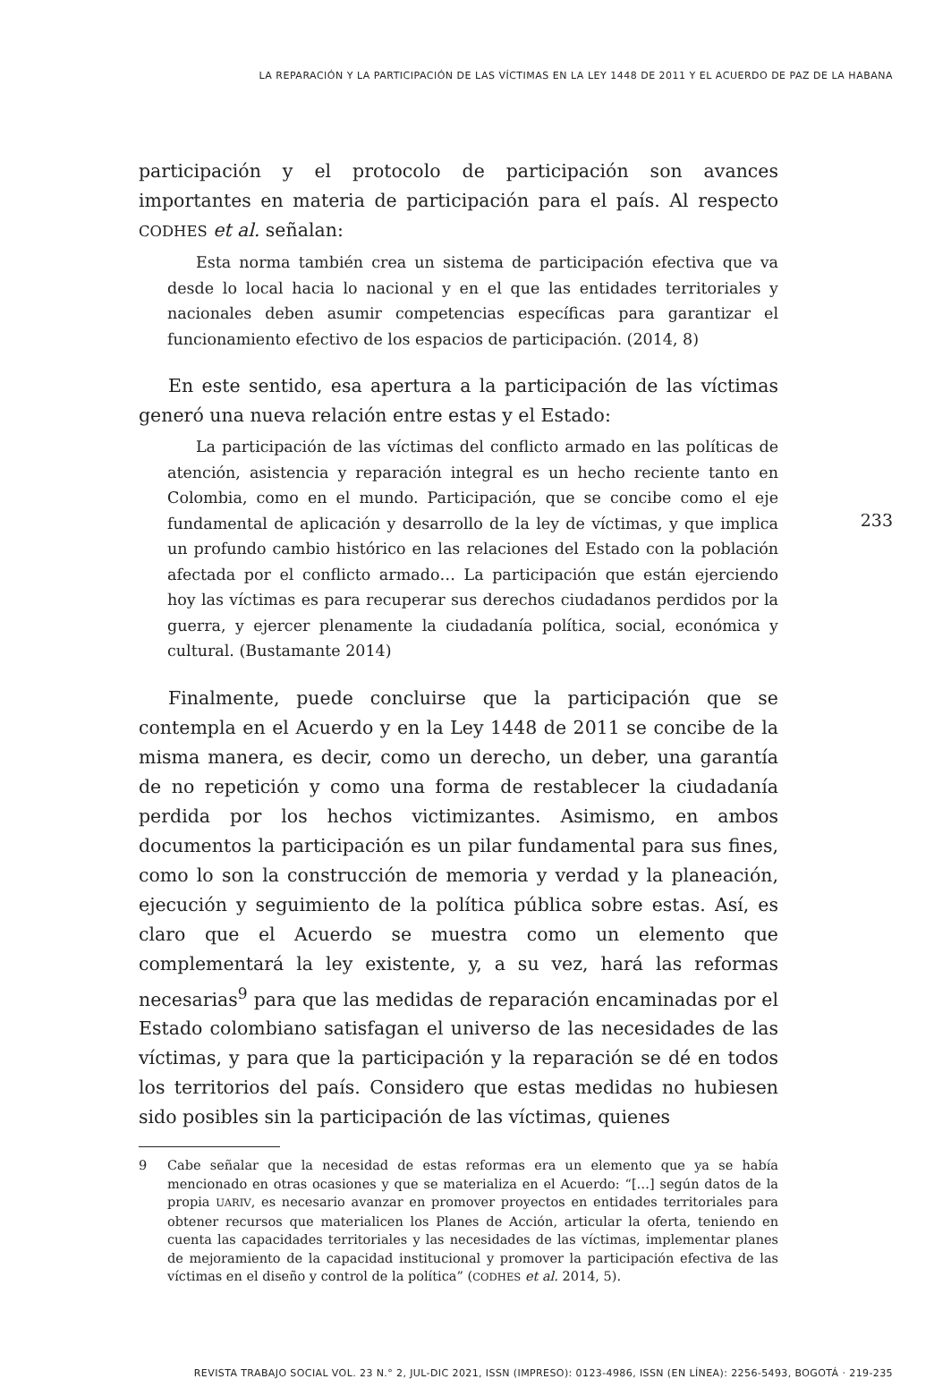LA REPARACIÓN Y LA PARTICIPACIÓN DE LAS VÍCTIMAS EN LA LEY 1448 DE 2011 Y EL ACUERDO DE PAZ DE LA HABANA
233
participación y el protocolo de participación son avances importantes en materia de participación para el país. Al respecto CODHES et al. señalan:
Esta norma también crea un sistema de participación efectiva que va desde lo local hacia lo nacional y en el que las entidades territoriales y nacionales deben asumir competencias específicas para garantizar el funcionamiento efectivo de los espacios de participación. (2014, 8)
En este sentido, esa apertura a la participación de las víctimas generó una nueva relación entre estas y el Estado:
La participación de las víctimas del conflicto armado en las políticas de atención, asistencia y reparación integral es un hecho reciente tanto en Colombia, como en el mundo. Participación, que se concibe como el eje fundamental de aplicación y desarrollo de la ley de víctimas, y que implica un profundo cambio histórico en las relaciones del Estado con la población afectada por el conflicto armado… La participación que están ejerciendo hoy las víctimas es para recuperar sus derechos ciudadanos perdidos por la guerra, y ejercer plenamente la ciudadanía política, social, económica y cultural. (Bustamante 2014)
Finalmente, puede concluirse que la participación que se contempla en el Acuerdo y en la Ley 1448 de 2011 se concibe de la misma manera, es decir, como un derecho, un deber, una garantía de no repetición y como una forma de restablecer la ciudadanía perdida por los hechos victimizantes. Asimismo, en ambos documentos la participación es un pilar fundamental para sus fines, como lo son la construcción de memoria y verdad y la planeación, ejecución y seguimiento de la política pública sobre estas. Así, es claro que el Acuerdo se muestra como un elemento que complementará la ley existente, y, a su vez, hará las reformas necesarias<sup>9</sup> para que las medidas de reparación encaminadas por el Estado colombiano satisfagan el universo de las necesidades de las víctimas, y para que la participación y la reparación se dé en todos los territorios del país. Considero que estas medidas no hubiesen sido posibles sin la participación de las víctimas, quienes
9 Cabe señalar que la necesidad de estas reformas era un elemento que ya se había mencionado en otras ocasiones y que se materializa en el Acuerdo: “[…] según datos de la propia UARIV, es necesario avanzar en promover proyectos en entidades territoriales para obtener recursos que materialicen los Planes de Acción, articular la oferta, teniendo en cuenta las capacidades territoriales y las necesidades de las víctimas, implementar planes de mejoramiento de la capacidad institucional y promover la participación efectiva de las víctimas en el diseño y control de la política” (CODHES et al. 2014, 5).
REVISTA TRABAJO SOCIAL VOL. 23 N.° 2, JUL-DIC 2021, ISSN (IMPRESO): 0123-4986, ISSN (EN LÍNEA): 2256-5493, BOGOTÁ · 219-235